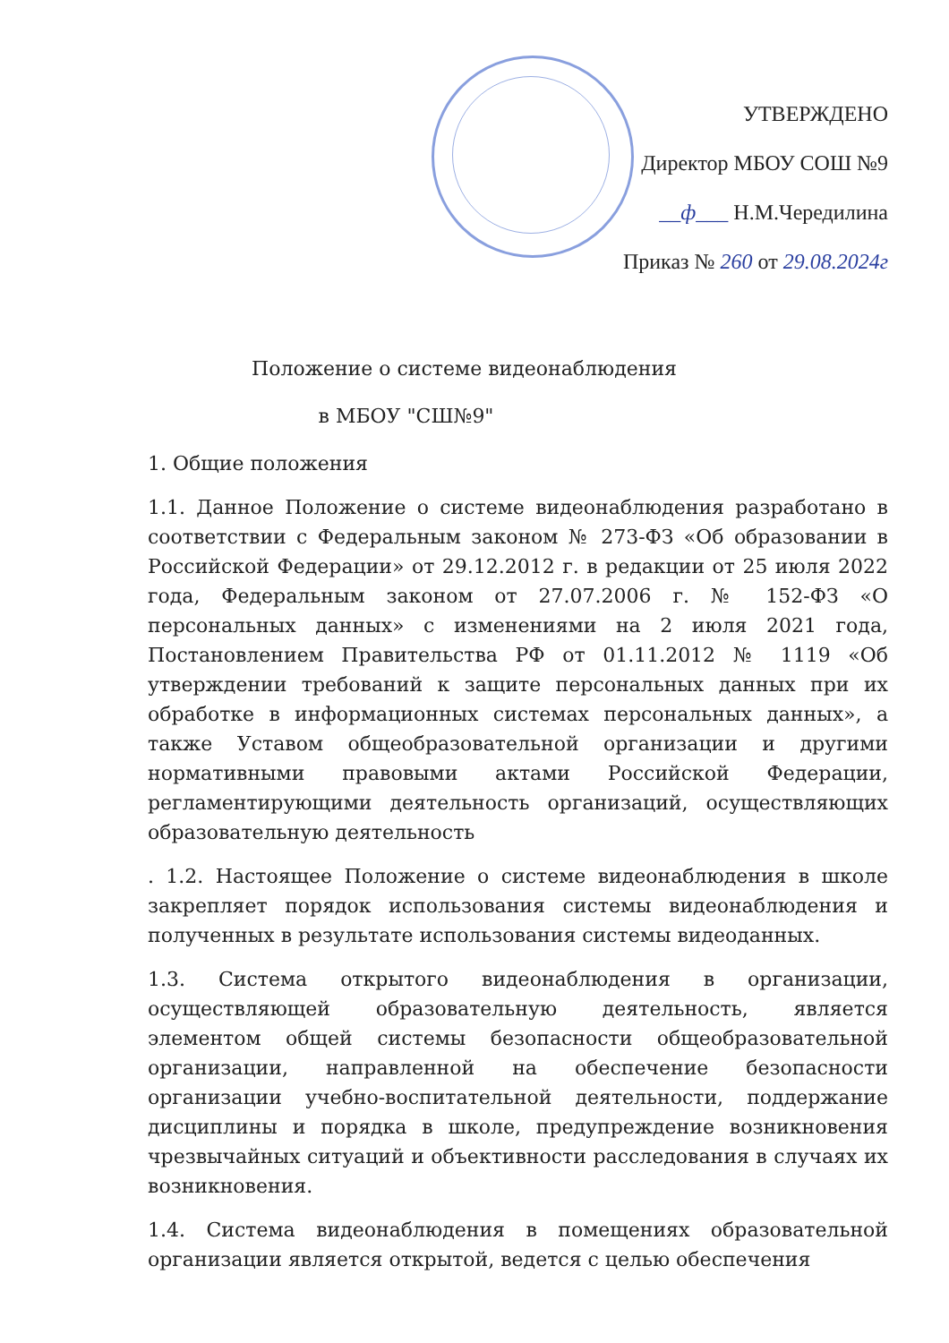УТВЕРЖДЕНО
Директор МБОУ СОШ №9
__ф___ Н.М.Чередилина
Приказ № 260 от 29.08.2024г
Положение о системе видеонаблюдения
в МБОУ "СШ№9"
1. Общие положения
1.1. Данное Положение о системе видеонаблюдения разработано в соответствии с Федеральным законом № 273-ФЗ «Об образовании в Российской Федерации» от 29.12.2012 г. в редакции от 25 июля 2022 года, Федеральным законом от 27.07.2006 г. № 152-ФЗ «О персональных данных» с изменениями на 2 июля 2021 года, Постановлением Правительства РФ от 01.11.2012 № 1119 «Об утверждении требований к защите персональных данных при их обработке в информационных системах персональных данных», а также Уставом общеобразовательной организации и другими нормативными правовыми актами Российской Федерации, регламентирующими деятельность организаций, осуществляющих образовательную деятельность
. 1.2. Настоящее Положение о системе видеонаблюдения в школе закрепляет порядок использования системы видеонаблюдения и полученных в результате использования системы видеоданных.
1.3. Система открытого видеонаблюдения в организации, осуществляющей образовательную деятельность, является элементом общей системы безопасности общеобразовательной организации, направленной на обеспечение безопасности организации учебно-воспитательной деятельности, поддержание дисциплины и порядка в школе, предупреждение возникновения чрезвычайных ситуаций и объективности расследования в случаях их возникновения.
1.4. Система видеонаблюдения в помещениях образовательной организации является открытой, ведется с целью обеспечения